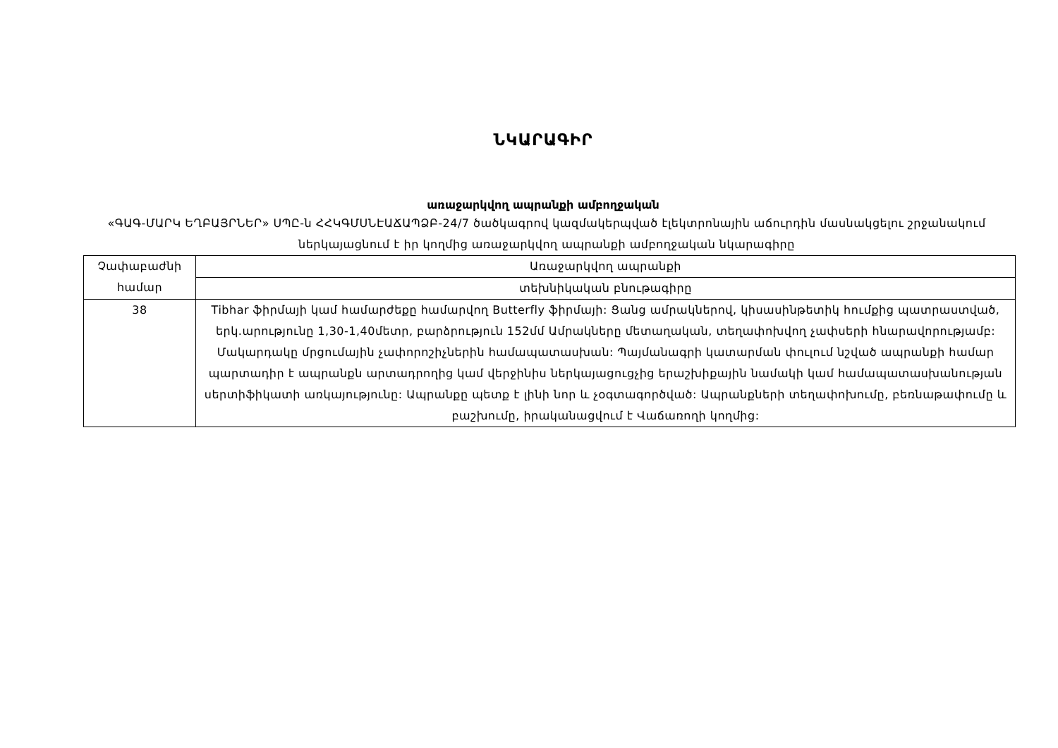ՆԿԱՐԱԳԻՐ
առաջարկվող ապրանքի ամբողջական
«ԳԱԳ-ՄԱՐԿ ԵՂԲԱՅՐՆԵՐ» ՍՊԸ-ն ՀՀԿԳՄՍՆԷԱՃԱՊՁԲ-24/7 ծածկագրով կազմակերպված էլեկտրոնային աճուրդին մասնակցելու շրջանակում ներկայացնում է իր կողմից առաջարկվող ապրանքի ամբողջական նկարագիրը
| Չափաբաժնի համար | Առաջարկվող ապրանքի |
| --- | --- |
| | տեխնիկական բնութագիրը |
| 38 | Tibhar ֆիրմայի կամ համարժեքը համարվող Butterfly ֆիրմայի: Ցանց ամրակներով, կիսասինթետիկ հումքից պատրաստված, երկ.արությունը 1,30-1,40մետր, բարձրություն 152մմ Ամրակները մետաղական, տեղափոխվող չափսերի հնարավորությամբ: Մակարդակը մրցումային չափորոշիչներին համապատասխան: Պայմանագրի կատարման փուլում նշված ապրանքի համար պարտադիր է ապրանքն արտադրողից կամ վերջինիս ներկայացուցչից երաշխիքային նամակի կամ համապատասխանության սերտիֆիկատի առկայությունը: Ապրանքը պետք է լինի նոր և չօգտագործված: Ապրանքների տեղափոխումը, բեռնաթափումը և բաշխումը, իրականացվում է Վաճառողի կողմից: |